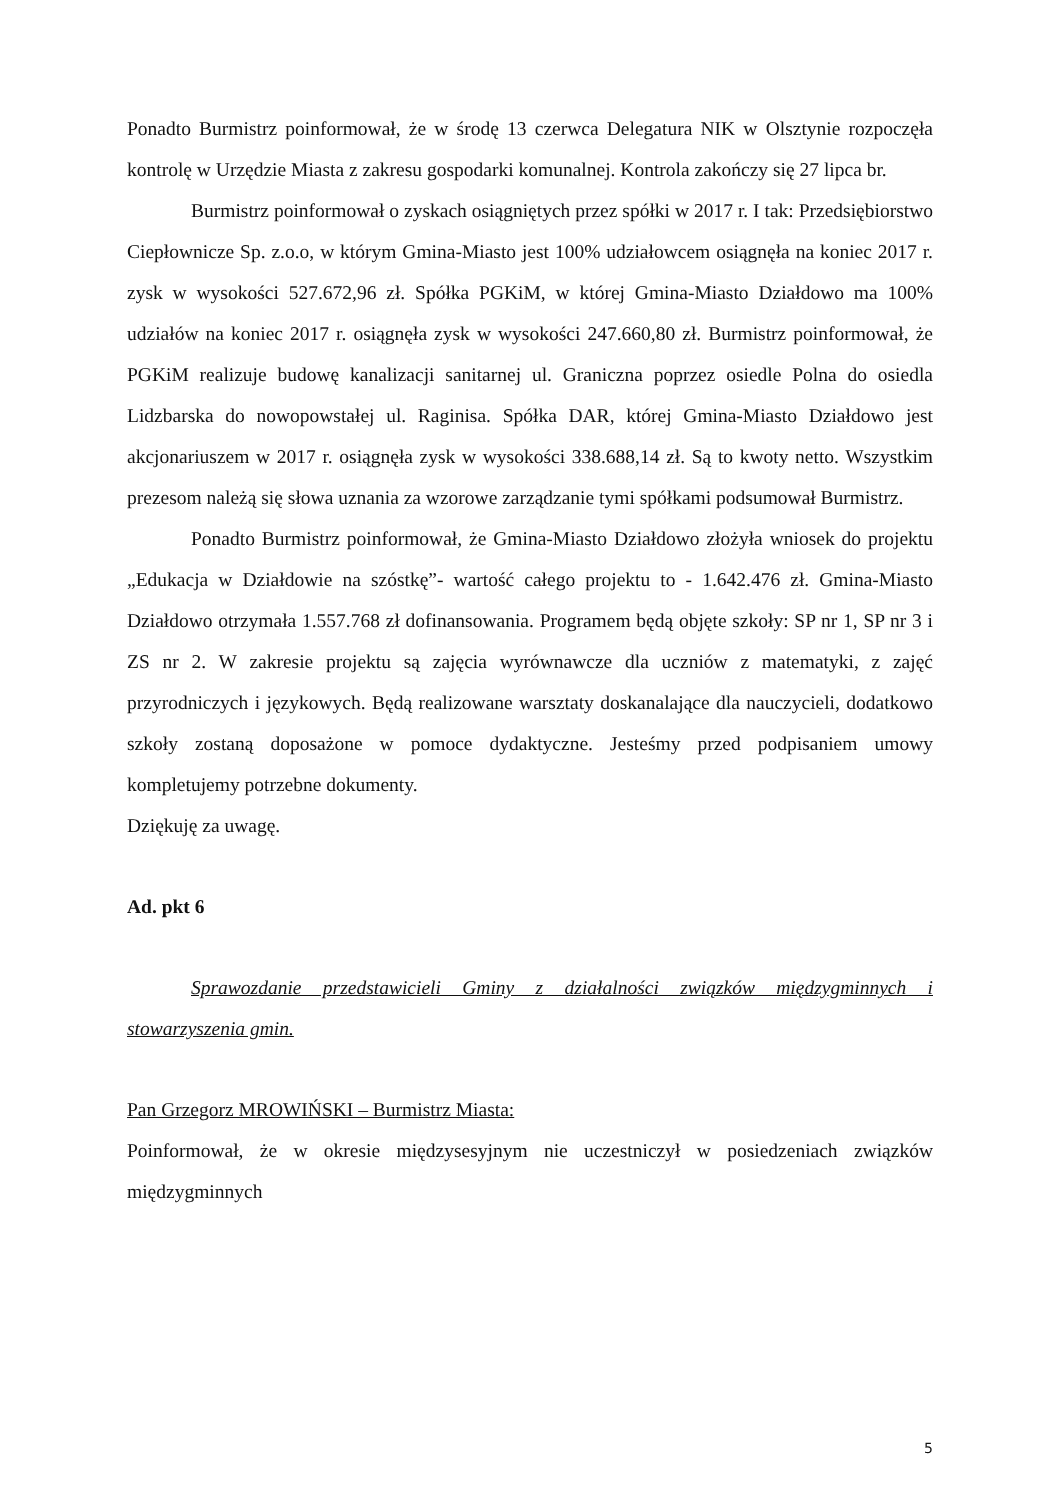Ponadto Burmistrz poinformował, że w środę 13 czerwca Delegatura NIK w Olsztynie rozpoczęła kontrolę w Urzędzie Miasta z zakresu gospodarki komunalnej. Kontrola zakończy się 27 lipca br.
Burmistrz poinformował o zyskach osiągniętych przez spółki w 2017 r. I tak: Przedsiębiorstwo Ciepłownicze Sp. z.o.o, w którym Gmina-Miasto jest 100% udziałowcem osiągnęła na koniec 2017 r. zysk w wysokości 527.672,96 zł. Spółka PGKiM, w której Gmina-Miasto Działdowo ma 100% udziałów na koniec 2017 r. osiągnęła zysk w wysokości 247.660,80 zł. Burmistrz poinformował, że PGKiM realizuje budowę kanalizacji sanitarnej ul. Graniczna poprzez osiedle Polna do osiedla Lidzbarska do nowopowstałej ul. Raginisa. Spółka DAR, której Gmina-Miasto Działdowo jest akcjonariuszem w 2017 r. osiągnęła zysk w wysokości 338.688,14 zł. Są to kwoty netto. Wszystkim prezesom należą się słowa uznania za wzorowe zarządzanie tymi spółkami podsumował Burmistrz.
Ponadto Burmistrz poinformował, że Gmina-Miasto Działdowo złożyła wniosek do projektu „Edukacja w Działdowie na szóstkę”- wartość całego projektu to - 1.642.476 zł. Gmina-Miasto Działdowo otrzymała 1.557.768 zł dofinansowania. Programem będą objęte szkoły: SP nr 1, SP nr 3 i ZS nr 2. W zakresie projektu są zajęcia wyrównawcze dla uczniów z matematyki, z zajęć przyrodniczych i językowych. Będą realizowane warsztaty doskanalające dla nauczycieli, dodatkowo szkoły zostaną doposażone w pomoce dydaktyczne. Jesteśmy przed podpisaniem umowy kompletujemy potrzebne dokumenty.
Dziękuję za uwagę.
Ad. pkt 6
Sprawozdanie przedstawicieli Gminy z działalności związków międzygminnych i stowarzyszenia gmin.
Pan Grzegorz MROWIŃSKI – Burmistrz Miasta:
Poinformował, że w okresie międzysesyjnym nie uczestniczył w posiedzeniach związków międzygminnych
5